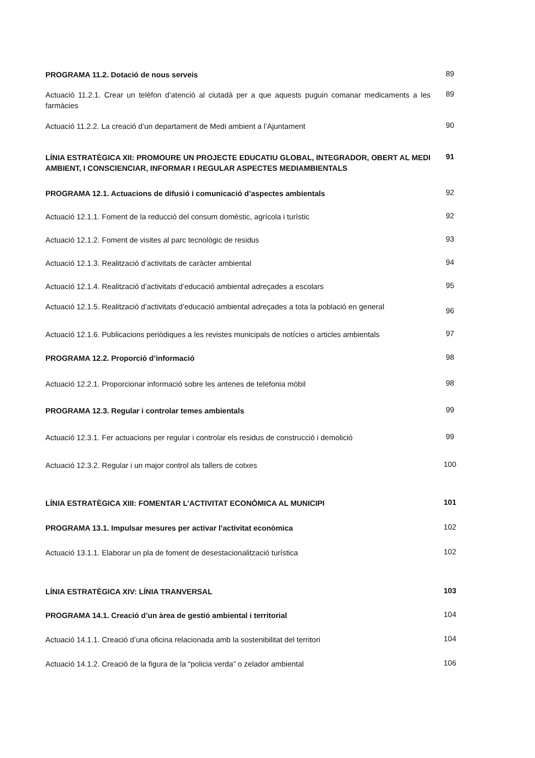PROGRAMA 11.2. Dotació de nous serveis
89
Actuació 11.2.1. Crear un telèfon d’atenció al ciutadà per a que aquests puguin comanar medicaments a les farmàcies
89
Actuació 11.2.2. La creació d’un departament de Medi ambient a l’Ajuntament
90
LÍNIA ESTRATÈGICA XII: PROMOURE UN PROJECTE EDUCATIU GLOBAL, INTEGRADOR, OBERT AL MEDI AMBIENT, I CONSCIENCIAR, INFORMAR I REGULAR ASPECTES MEDIAMBIENTALS
91
PROGRAMA 12.1. Actuacions de difusió i comunicació d’aspectes ambientals
92
Actuació 12.1.1. Foment de la reducció del consum domèstic, agrícola i turístic
92
Actuació 12.1.2. Foment de visites al parc tecnològic de residus
93
Actuació 12.1.3. Realització d’activitats de caràcter ambiental
94
Actuació 12.1.4. Realització d’activitats d’educació ambiental adreçades a escolars
95
Actuació 12.1.5. Realització d’activitats d’educació ambiental adreçades a tota la població en general
96
Actuació 12.1.6. Publicacions periòdiques a les revistes municipals de notícies o articles ambientals
97
PROGRAMA 12.2. Proporció d’informació
98
Actuació 12.2.1. Proporcionar informació sobre les antenes de telefonia mòbil
98
PROGRAMA 12.3. Regular i controlar temes ambientals
99
Actuació 12.3.1. Fer actuacions per regular i controlar els residus de construcció i demolició
99
Actuació 12.3.2. Regular i un major control als tallers de cotxes
100
LÍNIA ESTRATÈGICA XIII: FOMENTAR L’ACTIVITAT ECONÒMICA AL MUNICIPI
101
PROGRAMA 13.1. Impulsar mesures per activar l’activitat econòmica
102
Actuació 13.1.1. Elaborar un pla de foment de desestacionalització turística
102
LÍNIA ESTRATÈGICA XIV: LÍNIA TRANVERSAL
103
PROGRAMA 14.1. Creació d’un àrea de gestió ambiental i territorial
104
Actuació 14.1.1. Creació d’una oficina relacionada amb la sostenibilitat del territori
104
Actuació 14.1.2. Creació de la figura de la “policia verda” o zelador ambiental
106